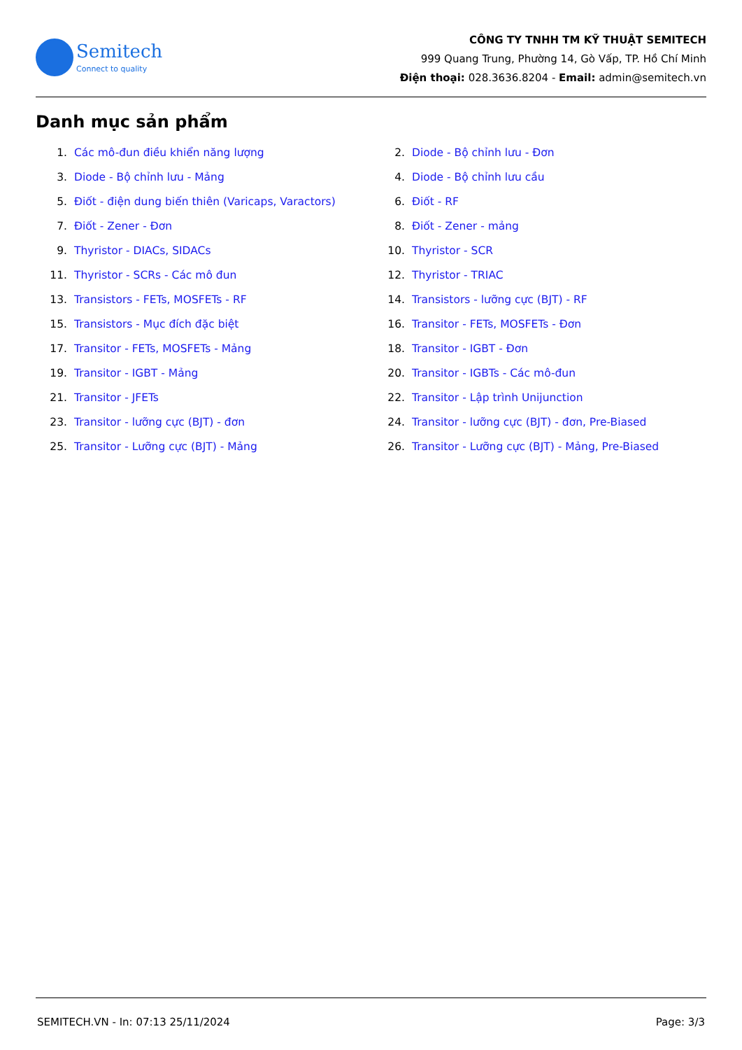Semitech
Connect to quality
CÔNG TY TNHH TM KỸ THUẬT SEMITECH
999 Quang Trung, Phường 14, Gò Vấp, TP. Hồ Chí Minh
Điện thoại: 028.3636.8204 - Email: admin@semitech.vn
Danh mục sản phẩm
1. Các mô-đun điều khiển năng lượng
2. Diode - Bộ chỉnh lưu - Đơn
3. Diode - Bộ chỉnh lưu - Mảng
4. Diode - Bộ chỉnh lưu cầu
5. Điốt - điện dung biến thiên (Varicaps, Varactors)
6. Điốt - RF
7. Điốt - Zener - Đơn
8. Điốt - Zener - mảng
9. Thyristor - DIACs, SIDACs
10. Thyristor - SCR
11. Thyristor - SCRs - Các mô đun
12. Thyristor - TRIAC
13. Transistors - FETs, MOSFETs - RF
14. Transistors - lưỡng cực (BJT) - RF
15. Transistors - Mục đích đặc biệt
16. Transitor - FETs, MOSFETs - Đơn
17. Transitor - FETs, MOSFETs - Mảng
18. Transitor - IGBT - Đơn
19. Transitor - IGBT - Mảng
20. Transitor - IGBTs - Các mô-đun
21. Transitor - JFETs
22. Transitor - Lập trình Unijunction
23. Transitor - lưỡng cực (BJT) - đơn
24. Transitor - lưỡng cực (BJT) - đơn, Pre-Biased
25. Transitor - Lưỡng cực (BJT) - Mảng
26. Transitor - Lưỡng cực (BJT) - Mảng, Pre-Biased
SEMITECH.VN - In: 07:13 25/11/2024 Page: 3/3